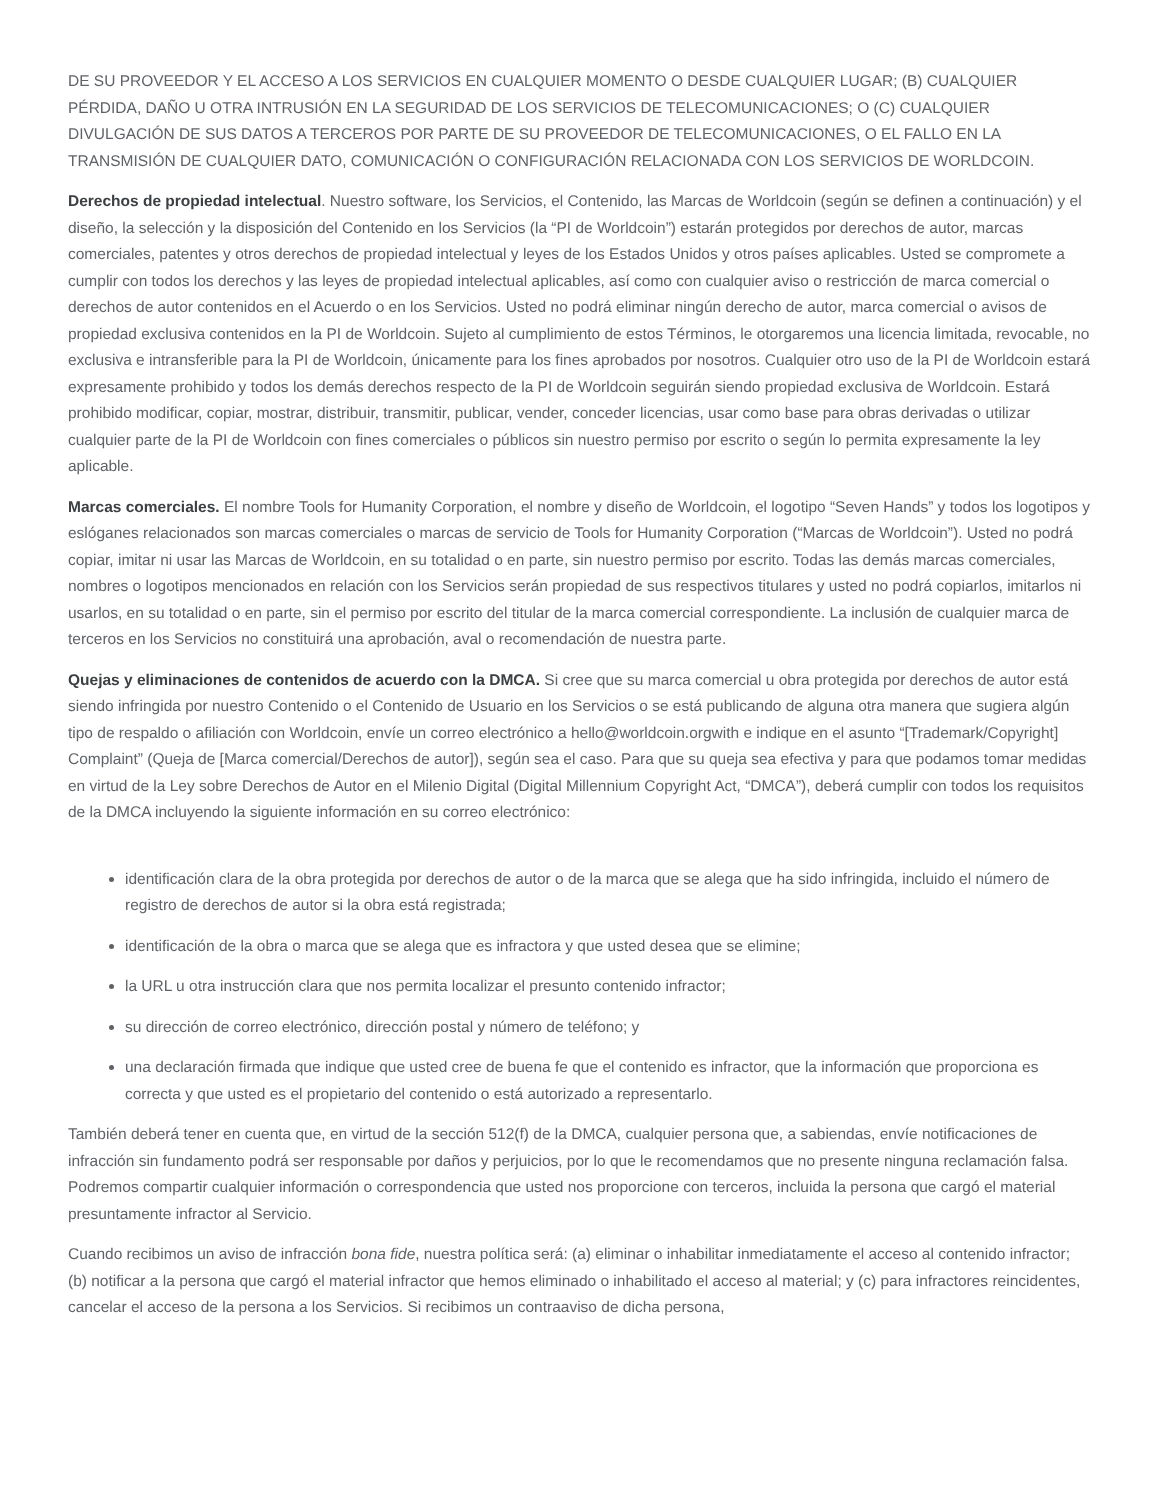DE SU PROVEEDOR Y EL ACCESO A LOS SERVICIOS EN CUALQUIER MOMENTO O DESDE CUALQUIER LUGAR; (B) CUALQUIER PÉRDIDA, DAÑO U OTRA INTRUSIÓN EN LA SEGURIDAD DE LOS SERVICIOS DE TELECOMUNICACIONES; O (C) CUALQUIER DIVULGACIÓN DE SUS DATOS A TERCEROS POR PARTE DE SU PROVEEDOR DE TELECOMUNICACIONES, O EL FALLO EN LA TRANSMISIÓN DE CUALQUIER DATO, COMUNICACIÓN O CONFIGURACIÓN RELACIONADA CON LOS SERVICIOS DE WORLDCOIN.
Derechos de propiedad intelectual. Nuestro software, los Servicios, el Contenido, las Marcas de Worldcoin (según se definen a continuación) y el diseño, la selección y la disposición del Contenido en los Servicios (la “PI de Worldcoin”) estarán protegidos por derechos de autor, marcas comerciales, patentes y otros derechos de propiedad intelectual y leyes de los Estados Unidos y otros países aplicables. Usted se compromete a cumplir con todos los derechos y las leyes de propiedad intelectual aplicables, así como con cualquier aviso o restricción de marca comercial o derechos de autor contenidos en el Acuerdo o en los Servicios. Usted no podrá eliminar ningún derecho de autor, marca comercial o avisos de propiedad exclusiva contenidos en la PI de Worldcoin. Sujeto al cumplimiento de estos Términos, le otorgaremos una licencia limitada, revocable, no exclusiva e intransferible para la PI de Worldcoin, únicamente para los fines aprobados por nosotros. Cualquier otro uso de la PI de Worldcoin estará expresamente prohibido y todos los demás derechos respecto de la PI de Worldcoin seguirán siendo propiedad exclusiva de Worldcoin. Estará prohibido modificar, copiar, mostrar, distribuir, transmitir, publicar, vender, conceder licencias, usar como base para obras derivadas o utilizar cualquier parte de la PI de Worldcoin con fines comerciales o públicos sin nuestro permiso por escrito o según lo permita expresamente la ley aplicable.
Marcas comerciales. El nombre Tools for Humanity Corporation, el nombre y diseño de Worldcoin, el logotipo “Seven Hands” y todos los logotipos y eslóganes relacionados son marcas comerciales o marcas de servicio de Tools for Humanity Corporation (“Marcas de Worldcoin”). Usted no podrá copiar, imitar ni usar las Marcas de Worldcoin, en su totalidad o en parte, sin nuestro permiso por escrito. Todas las demás marcas comerciales, nombres o logotipos mencionados en relación con los Servicios serán propiedad de sus respectivos titulares y usted no podrá copiarlos, imitarlos ni usarlos, en su totalidad o en parte, sin el permiso por escrito del titular de la marca comercial correspondiente. La inclusión de cualquier marca de terceros en los Servicios no constituirá una aprobación, aval o recomendación de nuestra parte.
Quejas y eliminaciones de contenidos de acuerdo con la DMCA. Si cree que su marca comercial u obra protegida por derechos de autor está siendo infringida por nuestro Contenido o el Contenido de Usuario en los Servicios o se está publicando de alguna otra manera que sugiera algún tipo de respaldo o afiliación con Worldcoin, envíe un correo electrónico a hello@worldcoin.orgwith e indique en el asunto “[Trademark/Copyright] Complaint” (Queja de [Marca comercial/Derechos de autor]), según sea el caso. Para que su queja sea efectiva y para que podamos tomar medidas en virtud de la Ley sobre Derechos de Autor en el Milenio Digital (Digital Millennium Copyright Act, “DMCA”), deberá cumplir con todos los requisitos de la DMCA incluyendo la siguiente información en su correo electrónico:
identificación clara de la obra protegida por derechos de autor o de la marca que se alega que ha sido infringida, incluido el número de registro de derechos de autor si la obra está registrada;
identificación de la obra o marca que se alega que es infractora y que usted desea que se elimine;
la URL u otra instrucción clara que nos permita localizar el presunto contenido infractor;
su dirección de correo electrónico, dirección postal y número de teléfono; y
una declaración firmada que indique que usted cree de buena fe que el contenido es infractor, que la información que proporciona es correcta y que usted es el propietario del contenido o está autorizado a representarlo.
También deberá tener en cuenta que, en virtud de la sección 512(f) de la DMCA, cualquier persona que, a sabiendas, envíe notificaciones de infracción sin fundamento podrá ser responsable por daños y perjuicios, por lo que le recomendamos que no presente ninguna reclamación falsa. Podremos compartir cualquier información o correspondencia que usted nos proporcione con terceros, incluida la persona que cargó el material presuntamente infractor al Servicio.
Cuando recibimos un aviso de infracción bona fide, nuestra política será: (a) eliminar o inhabilitar inmediatamente el acceso al contenido infractor; (b) notificar a la persona que cargó el material infractor que hemos eliminado o inhabilitado el acceso al material; y (c) para infractores reincidentes, cancelar el acceso de la persona a los Servicios. Si recibimos un contraaviso de dicha persona,